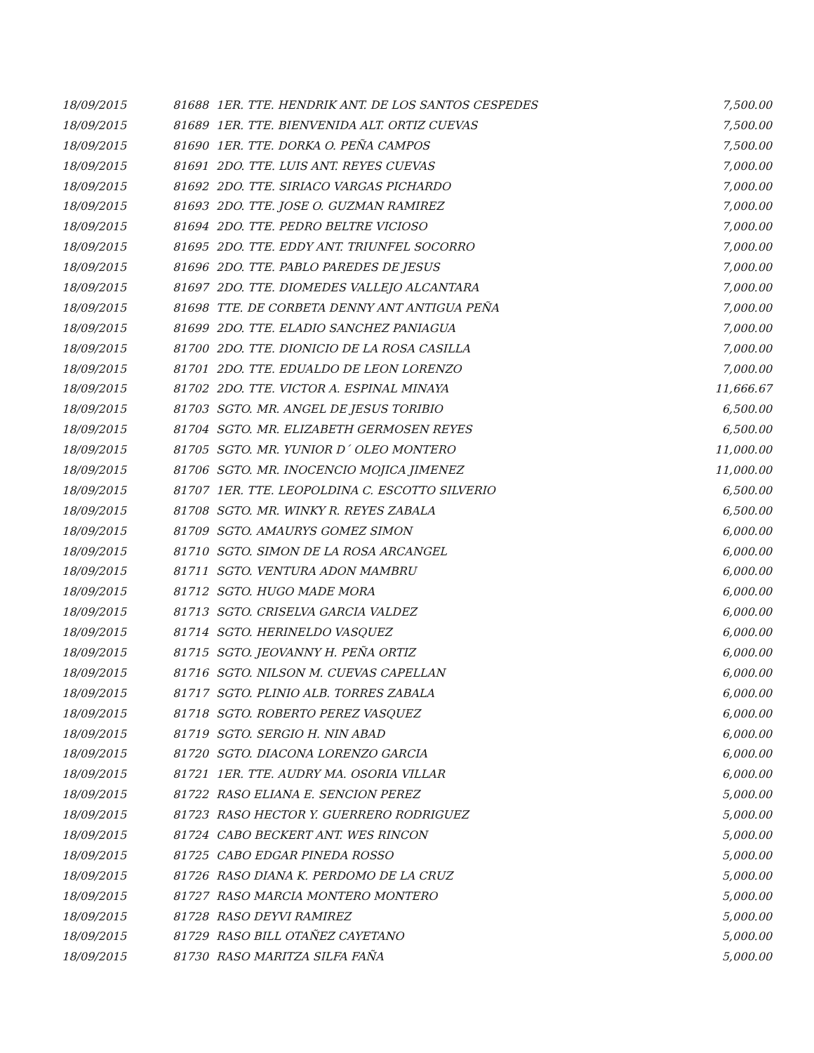| 18/09/2015 | 81688 | 1ER. TTE. HENDRIK ANT. DE LOS SANTOS CESPEDES | 7,500.00 |
| 18/09/2015 | 81689 | 1ER. TTE. BIENVENIDA ALT. ORTIZ CUEVAS | 7,500.00 |
| 18/09/2015 | 81690 | 1ER. TTE. DORKA O. PEÑA CAMPOS | 7,500.00 |
| 18/09/2015 | 81691 | 2DO. TTE. LUIS ANT. REYES CUEVAS | 7,000.00 |
| 18/09/2015 | 81692 | 2DO. TTE. SIRIACO VARGAS PICHARDO | 7,000.00 |
| 18/09/2015 | 81693 | 2DO. TTE. JOSE O. GUZMAN RAMIREZ | 7,000.00 |
| 18/09/2015 | 81694 | 2DO. TTE. PEDRO BELTRE VICIOSO | 7,000.00 |
| 18/09/2015 | 81695 | 2DO. TTE. EDDY ANT. TRIUNFEL SOCORRO | 7,000.00 |
| 18/09/2015 | 81696 | 2DO. TTE. PABLO PAREDES DE JESUS | 7,000.00 |
| 18/09/2015 | 81697 | 2DO. TTE. DIOMEDES VALLEJO ALCANTARA | 7,000.00 |
| 18/09/2015 | 81698 | TTE. DE CORBETA DENNY ANT ANTIGUA PEÑA | 7,000.00 |
| 18/09/2015 | 81699 | 2DO. TTE. ELADIO SANCHEZ PANIAGUA | 7,000.00 |
| 18/09/2015 | 81700 | 2DO. TTE. DIONICIO DE LA ROSA CASILLA | 7,000.00 |
| 18/09/2015 | 81701 | 2DO. TTE. EDUALDO DE LEON LORENZO | 7,000.00 |
| 18/09/2015 | 81702 | 2DO. TTE. VICTOR A. ESPINAL MINAYA | 11,666.67 |
| 18/09/2015 | 81703 | SGTO. MR. ANGEL DE JESUS TORIBIO | 6,500.00 |
| 18/09/2015 | 81704 | SGTO. MR. ELIZABETH GERMOSEN REYES | 6,500.00 |
| 18/09/2015 | 81705 | SGTO. MR. YUNIOR D´ OLEO MONTERO | 11,000.00 |
| 18/09/2015 | 81706 | SGTO. MR. INOCENCIO MOJICA JIMENEZ | 11,000.00 |
| 18/09/2015 | 81707 | 1ER. TTE. LEOPOLDINA C. ESCOTTO SILVERIO | 6,500.00 |
| 18/09/2015 | 81708 | SGTO. MR. WINKY R. REYES ZABALA | 6,500.00 |
| 18/09/2015 | 81709 | SGTO. AMAURYS GOMEZ SIMON | 6,000.00 |
| 18/09/2015 | 81710 | SGTO. SIMON DE LA ROSA ARCANGEL | 6,000.00 |
| 18/09/2015 | 81711 | SGTO. VENTURA ADON MAMBRU | 6,000.00 |
| 18/09/2015 | 81712 | SGTO. HUGO MADE MORA | 6,000.00 |
| 18/09/2015 | 81713 | SGTO. CRISELVA GARCIA VALDEZ | 6,000.00 |
| 18/09/2015 | 81714 | SGTO. HERINELDO VASQUEZ | 6,000.00 |
| 18/09/2015 | 81715 | SGTO. JEOVANNY H. PEÑA ORTIZ | 6,000.00 |
| 18/09/2015 | 81716 | SGTO. NILSON M. CUEVAS CAPELLAN | 6,000.00 |
| 18/09/2015 | 81717 | SGTO. PLINIO ALB. TORRES ZABALA | 6,000.00 |
| 18/09/2015 | 81718 | SGTO. ROBERTO PEREZ VASQUEZ | 6,000.00 |
| 18/09/2015 | 81719 | SGTO. SERGIO H. NIN ABAD | 6,000.00 |
| 18/09/2015 | 81720 | SGTO. DIACONA LORENZO GARCIA | 6,000.00 |
| 18/09/2015 | 81721 | 1ER. TTE. AUDRY MA. OSORIA VILLAR | 6,000.00 |
| 18/09/2015 | 81722 | RASO ELIANA E. SENCION PEREZ | 5,000.00 |
| 18/09/2015 | 81723 | RASO HECTOR Y. GUERRERO RODRIGUEZ | 5,000.00 |
| 18/09/2015 | 81724 | CABO BECKERT ANT. WES RINCON | 5,000.00 |
| 18/09/2015 | 81725 | CABO EDGAR PINEDA ROSSO | 5,000.00 |
| 18/09/2015 | 81726 | RASO DIANA K. PERDOMO DE LA CRUZ | 5,000.00 |
| 18/09/2015 | 81727 | RASO MARCIA MONTERO MONTERO | 5,000.00 |
| 18/09/2015 | 81728 | RASO DEYVI RAMIREZ | 5,000.00 |
| 18/09/2015 | 81729 | RASO BILL OTAÑEZ CAYETANO | 5,000.00 |
| 18/09/2015 | 81730 | RASO MARITZA SILFA FAÑA | 5,000.00 |